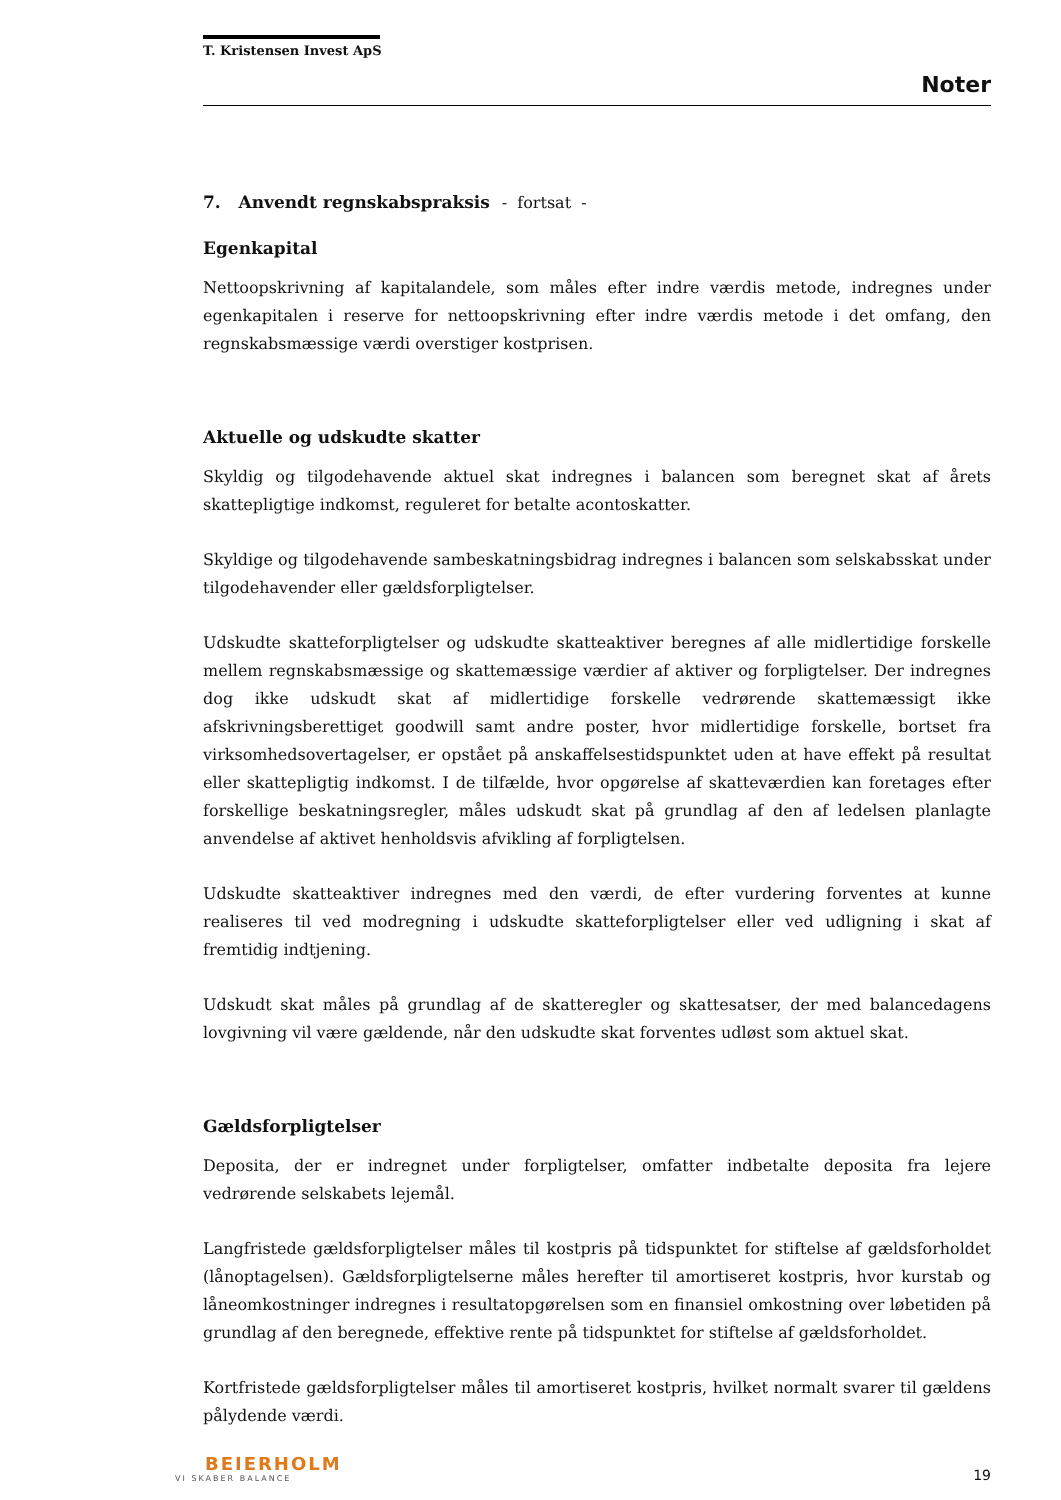T. Kristensen Invest ApS
Noter
7. Anvendt regnskabspraksis - fortsat -
Egenkapital
Nettoopskrivning af kapitalandele, som måles efter indre værdis metode, indregnes under egenkapitalen i reserve for nettoopskrivning efter indre værdis metode i det omfang, den regnskabsmæssige værdi overstiger kostprisen.
Aktuelle og udskudte skatter
Skyldig og tilgodehavende aktuel skat indregnes i balancen som beregnet skat af årets skattepligtige indkomst, reguleret for betalte acontoskatter.
Skyldige og tilgodehavende sambeskatningsbidrag indregnes i balancen som selskabsskat under tilgodehavender eller gældsforpligtelser.
Udskudte skatteforpligtelser og udskudte skatteaktiver beregnes af alle midlertidige forskelle mellem regnskabsmæssige og skattemæssige værdier af aktiver og forpligtelser. Der indregnes dog ikke udskudt skat af midlertidige forskelle vedrørende skattemæssigt ikke afskrivningsberettiget goodwill samt andre poster, hvor midlertidige forskelle, bortset fra virksomhedsovertagelser, er opstået på anskaffelsestidspunktet uden at have effekt på resultat eller skattepligtig indkomst. I de tilfælde, hvor opgørelse af skatteværdien kan foretages efter forskellige beskatningsregler, måles udskudt skat på grundlag af den af ledelsen planlagte anvendelse af aktivet henholdsvis afvikling af forpligtelsen.
Udskudte skatteaktiver indregnes med den værdi, de efter vurdering forventes at kunne realiseres til ved modregning i udskudte skatteforpligtelser eller ved udligning i skat af fremtidig indtjening.
Udskudt skat måles på grundlag af de skatteregler og skattesatser, der med balancedagens lovgivning vil være gældende, når den udskudte skat forventes udløst som aktuel skat.
Gældsforpligtelser
Deposita, der er indregnet under forpligtelser, omfatter indbetalte deposita fra lejere vedrørende selskabets lejemål.
Langfristede gældsforpligtelser måles til kostpris på tidspunktet for stiftelse af gældsforholdet (lånoptagelsen). Gældsforpligtelserne måles herefter til amortiseret kostpris, hvor kurstab og låneomkostninger indregnes i resultatopgørelsen som en finansiel omkostning over løbetiden på grundlag af den beregnede, effektive rente på tidspunktet for stiftelse af gældsforholdet.
Kortfristede gældsforpligtelser måles til amortiseret kostpris, hvilket normalt svarer til gældens pålydende værdi.
BEIERHOLM
VI SKABER BALANCE
19